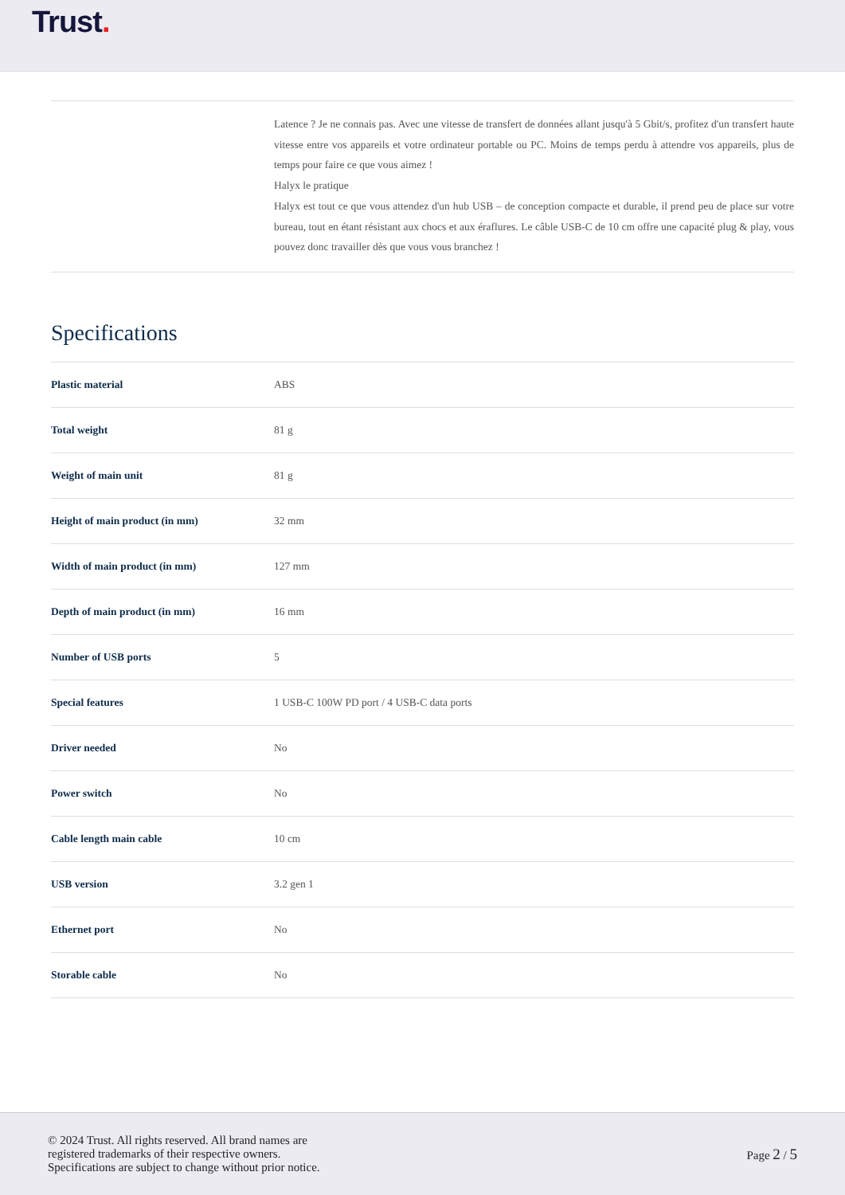Trust.
Latence ? Je ne connais pas. Avec une vitesse de transfert de données allant jusqu'à 5 Gbit/s, profitez d'un transfert haute vitesse entre vos appareils et votre ordinateur portable ou PC. Moins de temps perdu à attendre vos appareils, plus de temps pour faire ce que vous aimez !
Halyx le pratique
Halyx est tout ce que vous attendez d'un hub USB – de conception compacte et durable, il prend peu de place sur votre bureau, tout en étant résistant aux chocs et aux éraflures. Le câble USB-C de 10 cm offre une capacité plug & play, vous pouvez donc travailler dès que vous vous branchez !
Specifications
| Plastic material | ABS |
| Total weight | 81 g |
| Weight of main unit | 81 g |
| Height of main product (in mm) | 32 mm |
| Width of main product (in mm) | 127 mm |
| Depth of main product (in mm) | 16 mm |
| Number of USB ports | 5 |
| Special features | 1 USB-C 100W PD port / 4 USB-C data ports |
| Driver needed | No |
| Power switch | No |
| Cable length main cable | 10 cm |
| USB version | 3.2 gen 1 |
| Ethernet port | No |
| Storable cable | No |
© 2024 Trust. All rights reserved. All brand names are
registered trademarks of their respective owners.
Specifications are subject to change without prior notice.
Page 2 / 5